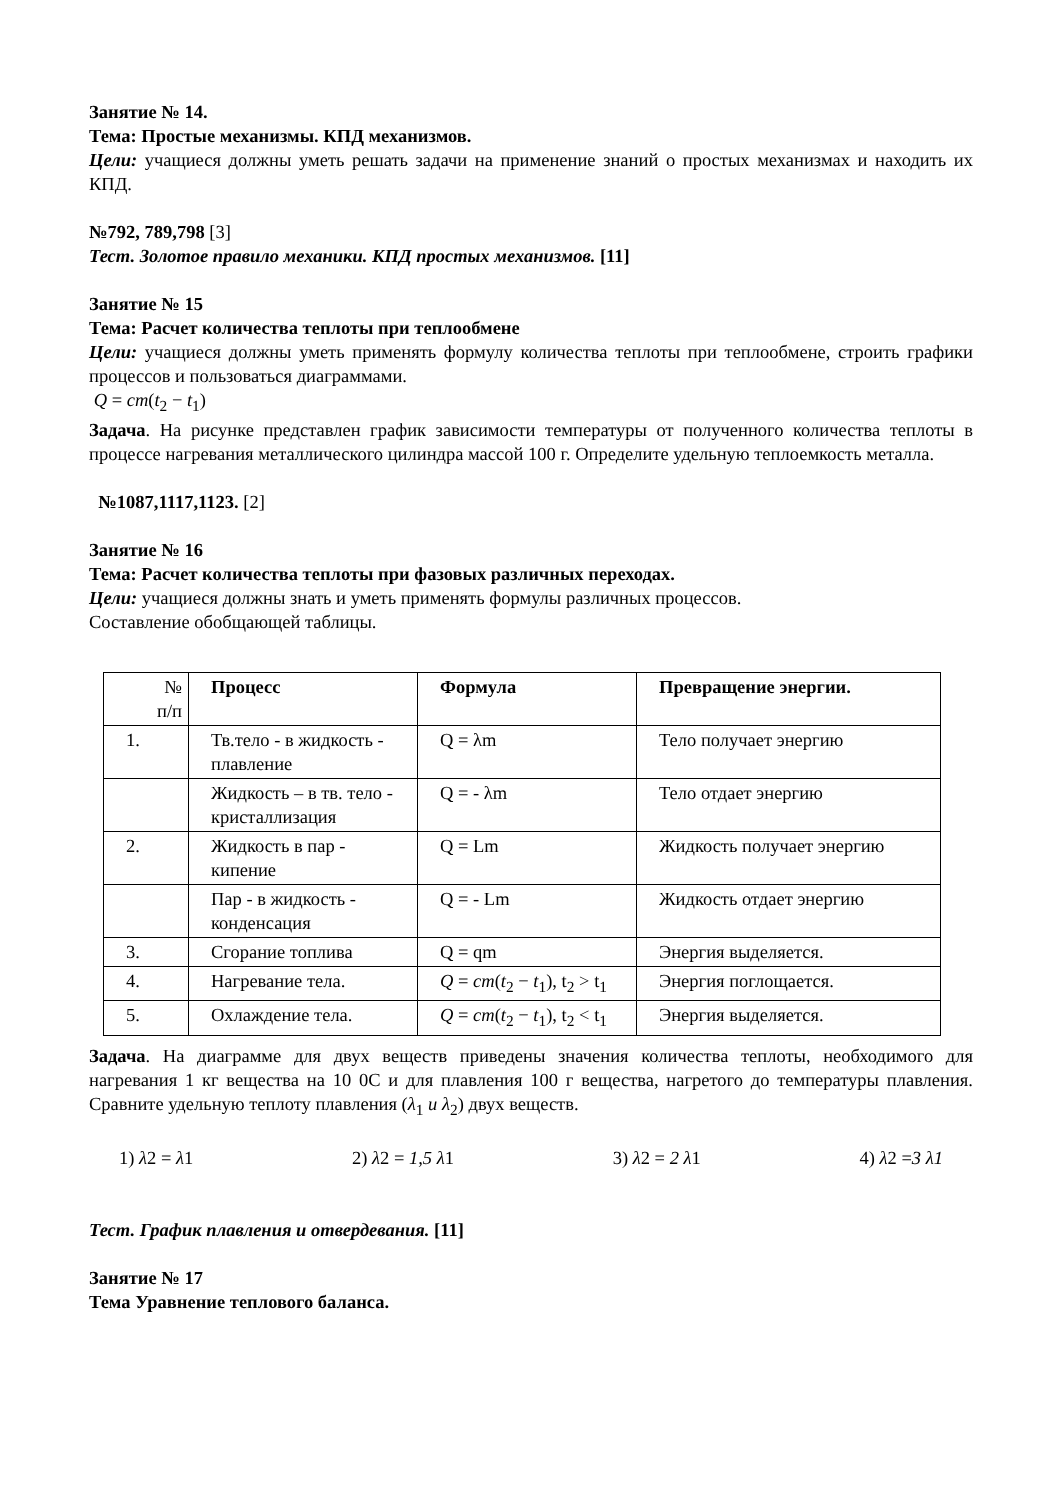Занятие № 14.
Тема: Простые механизмы. КПД механизмов.
Цели: учащиеся должны уметь решать задачи на применение знаний о простых механизмах и находить их КПД.
№792, 789,798 [3]
Тест. Золотое правило механики. КПД простых механизмов. [11]
Занятие № 15
Тема: Расчет количества теплоты при теплообмене
Цели: учащиеся должны уметь применять формулу количества теплоты при теплообмене, строить графики процессов и пользоваться диаграммами.
Q = cm(t<sub>2</sub> − t<sub>1</sub>)
Задача. На рисунке представлен график зависимости температуры от полученного количества теплоты в процессе нагревания металлического цилиндра массой 100 г. Определите удельную теплоемкость металла.
№1087,1117,1123. [2]
Занятие № 16
Тема: Расчет количества теплоты при фазовых различных переходах.
Цели: учащиеся должны знать и уметь применять формулы различных процессов.
Составление обобщающей таблицы.
| № п/п | Процесс | Формула | Превращение энергии. |
| --- | --- | --- | --- |
| 1. | Тв.тело - в жидкость - плавление | Q = λm | Тело получает энергию |
| | Жидкость – в тв. тело - кристаллизация | Q = - λm | Тело отдает энергию |
| 2. | Жидкость в пар - кипение | Q = Lm | Жидкость получает энергию |
| | Пар - в жидкость - конденсация | Q = - Lm | Жидкость отдает энергию |
| 3. | Сгорание топлива | Q = qm | Энергия выделяется. |
| 4. | Нагревание тела. | Q = cm ( t<sub>2</sub> − t<sub>1</sub>), t<sub>2</sub> > t<sub>1</sub> | Энергия поглощается. |
| 5. | Охлаждение тела. | Q = cm ( t<sub>2</sub> − t<sub>1</sub>), t<sub>2</sub> < t<sub>1</sub> | Энергия выделяется. |
Задача. На диаграмме для двух веществ приведены значения количества теплоты, необходимого для нагревания 1 кг вещества на 10 0С и для плавления 100 г вещества, нагретого до температуры плавления. Сравните удельную теплоту плавления (λ<sub>1</sub> и λ<sub>2</sub>) двух веществ.
1) λ2 = λ1 2) λ2 = 1,5 λ1 3) λ2 = 2 λ1 4) λ2 =3 λ1
Тест. График плавления и отвердевания. [11]
Занятие № 17
Тема Уравнение теплового баланса.